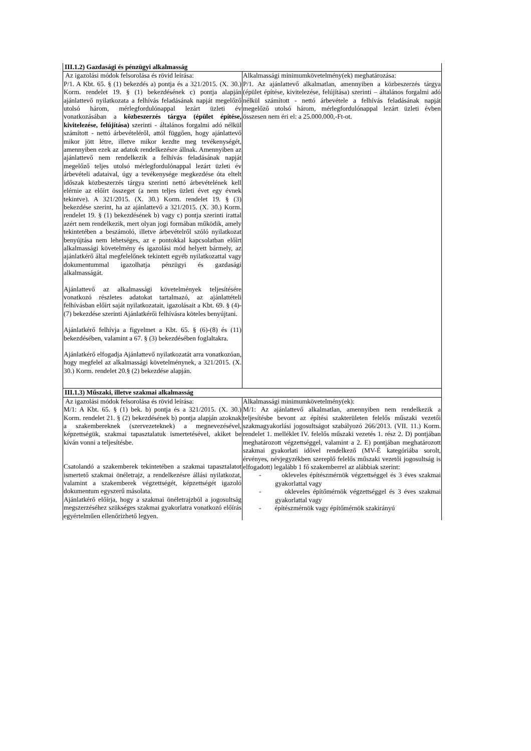| III.1.2) Gazdasági és pénzügyi alkalmasság | |
| --- | --- |
| Az igazolási módok felsorolása és rövid leírása: P/1. A Kbt. 65. § (1) bekezdés a) pontja és a 321/2015. (X. 30.) Korm. rendelet 19. § (1) bekezdésének c) pontja alapján ajánlattevő nyilatkozata a felhívás feladásának napját megelőző utolsó három, mérlegfordulónappal lezárt üzleti év vonatkozásában a közbeszerzés tárgya (épület építése, kivitelezése, felújítása) szerinti - általános forgalmi adó nélkül számított - nettó árbevételéről, attól függően, hogy ajánlattevő mikor jött létre, illetve mikor kezdte meg tevékenységét, amennyiben ezek az adatok rendelkezésre állnak. Amennyiben az ajánlattevő nem rendelkezik a felhívás feladásának napját megelőző teljes utolsó mérlegfordulónappal lezárt üzleti év árbevételi adataival, úgy a tevékenysége megkezdése óta eltelt időszak közbeszerzés tárgya szerinti nettó árbevételének kell elérnie az előírt összeget (a nem teljes üzleti évet egy évnek tekintve). A 321/2015. (X. 30.) Korm. rendelet 19. § (3) bekezdése szerint, ha az ajánlattevő a 321/2015. (X. 30.) Korm. rendelet 19. § (1) bekezdésének b) vagy c) pontja szerinti irattal azért nem rendelkezik, mert olyan jogi formában működik, amely tekintetében a beszámoló, illetve árbevételről szóló nyilatkozat benyújtása nem lehetséges, az e pontokkal kapcsolatban előírt alkalmassági követelmény és igazolási mód helyett bármely, az ajánlatkérő által megfelelőnek tekintett egyéb nyilatkozattal vagy dokumentummal igazolhatja pénzügyi és gazdasági alkalmasságát. Ajánlattevő az alkalmassági követelmények teljesítésére vonatkozó részletes adatokat tartalmazó, az ajánlattételi felhívásban előírt saját nyilatkozatait, igazolásait a Kbt. 69. § (4)-(7) bekezdése szerinti Ajánlatkérői felhívásra köteles benyújtani. Ajánlatkérő felhívja a figyelmet a Kbt. 65. § (6)-(8) és (11) bekezdésében, valamint a 67. § (3) bekezdésében foglaltakra. Ajánlatkérő elfogadja Ajánlattevő nyilatkozatát arra vonatkozóan, hogy megfelel az alkalmassági követelménynek, a 321/2015. (X. 30.) Korm. rendelet 20.§ (2) bekezdése alapján. | Alkalmassági minimumkövetelmény(ek) meghatározása: P/1. Az ajánlattevő alkalmatlan, amennyiben a közbeszerzés tárgya (épület építése, kivitelezése, felújítása) szerinti – általános forgalmi adó nélkül számított - nettó árbevétele a felhívás feladásának napját megelőző utolsó három, mérlegfordulónappal lezárt üzleti évben összesen nem éri el: a 25.000.000,-Ft-ot. |
| III.1.3) Műszaki, illetve szakmai alkalmasság | |
| Az igazolási módok felsorolása és rövid leírása: M/1: A Kbt. 65. § (1) bek. b) pontja és a 321/2015. (X. 30.) Korm. rendelet 21. § (2) bekezdésének b) pontja alapján azoknak a szakembereknek (szervezeteknek) a megnevezésével, képzettségük, szakmai tapasztalatuk ismertetésével, akiket be kíván vonni a teljesítésbe. Csatolandó a szakemberek tekintetében a szakmai tapasztalatot ismertető szakmai önéletrajz, a rendelkezésre állási nyilatkozat, valamint a szakemberek végzettségét, képzettségét igazoló dokumentum egyszerű másolata. Ajánlatkérő előírja, hogy a szakmai önéletrajzból a jogosultság megszerzéséhez szükséges szakmai gyakorlatra vonatkozó előírás egyértelműen ellenőrizhető legyen. | Alkalmassági minimumkövetelmény(ek): M/1: Az ajánlattevő alkalmatlan, amennyiben nem rendelkezik a teljesítésbe bevont az építési szakterületen felelős műszaki vezetői szakmagyakorlási jogosultságot szabályozó 266/2013. (VII. 11.) Korm. rendelet 1. melléklet IV. felelős műszaki vezetés 1. rész 2. D) pontjában meghatározott végzettséggel, valamint a 2. E) pontjában meghatározott szakmai gyakorlati idővel rendelkező (MV-É kategóriába sorolt, érvényes, névjegyzékben szereplő felelős műszaki vezetői jogosultság is elfogadott) legalább 1 fő szakemberrel az alábbiak szerint: - okleveles építészmérnök végzettséggel és 3 éves szakmai gyakorlattal vagy - okleveles építőmérnök végzettséggel és 3 éves szakmai gyakorlattal vagy - építészmérnök vagy építőmérnök szakirányú |